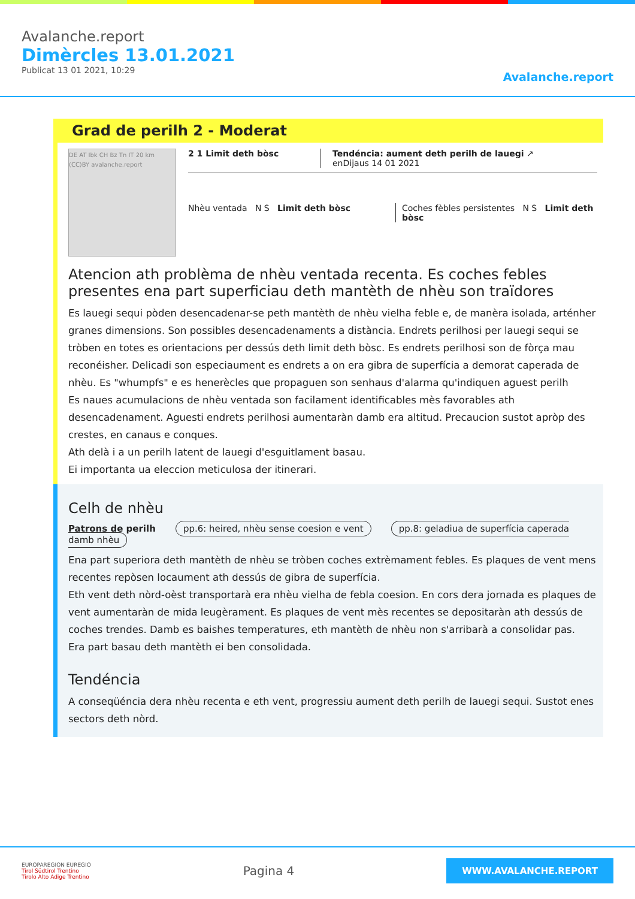Avalanche.report
Dimèrcles 13.01.2021
Publicat 13 01 2021, 10:29
Avalanche.report
Grad de perilh 2 - Moderat
DE AT Ibk CH Bz Tn IT 20 km (CC)BY avalanche.report
2 1 Limit deth bòsc Tendéncia: aument deth perilh de lauegi ↗
enDijaus 14 01 2021
Nhèu ventada N S Limit deth bòsc
Coches fèbles persistentes N S Limit deth bòsc
Atencion ath problèma de nhèu ventada recenta. Es coches febles presentes ena part superficiau deth mantèth de nhèu son traïdores
Es lauegi sequi pòden desencadenar-se peth mantèth de nhèu vielha feble e, de manèra isolada, arténher granes dimensions. Son possibles desencadenaments a distància. Endrets perilhosi per lauegi sequi se tròben en totes es orientacions per dessús deth limit deth bòsc. Es endrets perilhosi son de fòrça mau reconéisher. Delicadi son especiaument es endrets a on era gibra de superfícia a demorat caperada de nhèu. Es "whumpfs" e es henerècles que propaguen son senhaus d'alarma qu'indiquen aguest perilh
Es naues acumulacions de nhèu ventada son facilament identificables mès favorables ath desencadenament. Aguesti endrets perilhosi aumentaràn damb era altitud. Precaucion sustot apròp des crestes, en canaus e conques.
Ath delà i a un perilh latent de lauegi d'esguitlament basau.
Ei importanta ua eleccion meticulosa der itinerari.
Celh de nhèu
Patrons de perilh pp.6: heired, nhèu sense coesion e vent pp.8: geladiua de superfícia caperada damb nhèu
Ena part superiora deth mantèth de nhèu se tròben coches extrèmament febles. Es plaques de vent mens recentes repòsen locaument ath dessús de gibra de superfícia.
Eth vent deth nòrd-oèst transportarà era nhèu vielha de febla coesion. En cors dera jornada es plaques de vent aumentaràn de mida leugèrament. Es plaques de vent mès recentes se depositaràn ath dessús de coches trendes. Damb es baishes temperatures, eth mantèth de nhèu non s'arribarà a consolidar pas.
Era part basau deth mantèth ei ben consolidada.
Tendéncia
A conseqüéncia dera nhèu recenta e eth vent, progressiu aument deth perilh de lauegi sequi. Sustot enes sectors deth nòrd.
EUROPAREGION EUREGIO
Tirol Südtirol Trentino
Tirolo Alto Adige Trentino
Pagina 4
WWW.AVALANCHE.REPORT